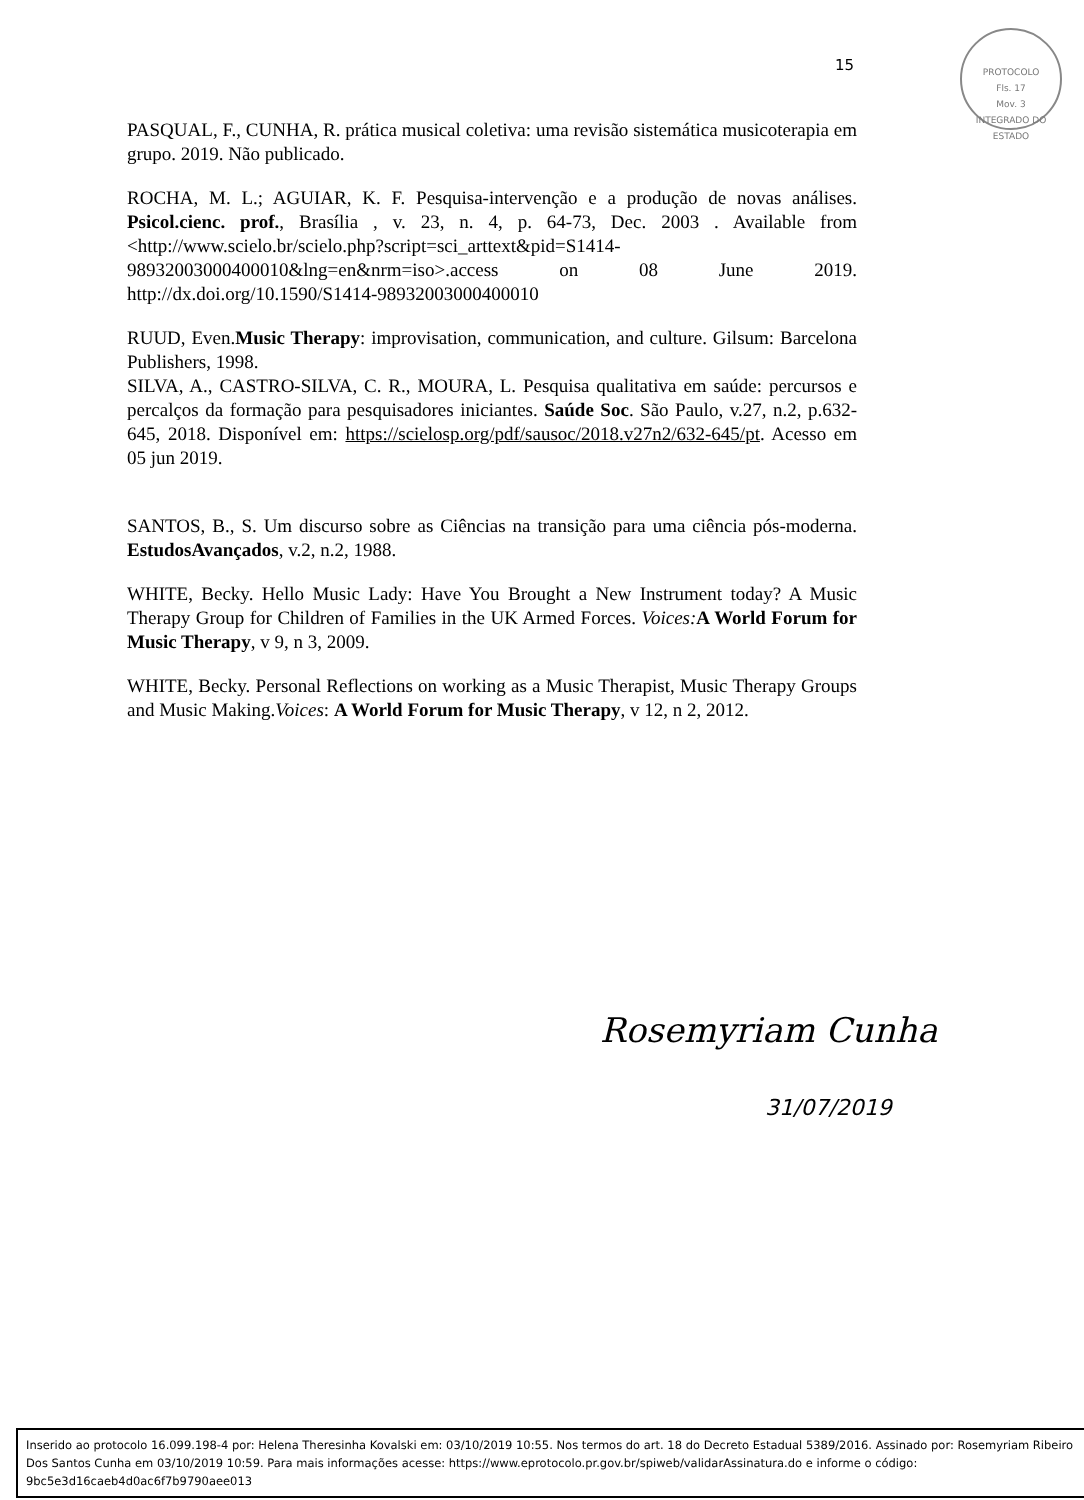15
PROTOCOLO
Fls. 17
Mov. 3
INTEGRADO DO ESTADO
PASQUAL, F., CUNHA, R. prática musical coletiva: uma revisão sistemática musicoterapia em grupo. 2019. Não publicado.
ROCHA, M. L.; AGUIAR, K. F. Pesquisa-intervenção e a produção de novas análises. Psicol.cienc. prof., Brasília , v. 23, n. 4, p. 64-73, Dec. 2003 . Available from <http://www.scielo.br/scielo.php?script=sci_arttext&pid=S1414-98932003000400010&lng=en&nrm=iso>.access on 08 June 2019. http://dx.doi.org/10.1590/S1414-98932003000400010
RUUD, Even.Music Therapy: improvisation, communication, and culture. Gilsum: Barcelona Publishers, 1998.
SILVA, A., CASTRO-SILVA, C. R., MOURA, L. Pesquisa qualitativa em saúde: percursos e percalços da formação para pesquisadores iniciantes. Saúde Soc. São Paulo, v.27, n.2, p.632-645, 2018. Disponível em: https://scielosp.org/pdf/sausoc/2018.v27n2/632-645/pt. Acesso em 05 jun 2019.
SANTOS, B., S. Um discurso sobre as Ciências na transição para uma ciência pós-moderna. EstudosAvançados, v.2, n.2, 1988.
WHITE, Becky. Hello Music Lady: Have You Brought a New Instrument today? A Music Therapy Group for Children of Families in the UK Armed Forces. Voices: A World Forum for Music Therapy, v 9, n 3, 2009.
WHITE, Becky. Personal Reflections on working as a Music Therapist, Music Therapy Groups and Music Making.Voices: A World Forum for Music Therapy, v 12, n 2, 2012.
Rosemyriam Cunha
31/07/2019
Inserido ao protocolo 16.099.198-4 por: Helena Theresinha Kovalski em: 03/10/2019 10:55. Nos termos do art. 18 do Decreto Estadual 5389/2016. Assinado por: Rosemyriam Ribeiro Dos Santos Cunha em 03/10/2019 10:59. Para mais informações acesse: https://www.eprotocolo.pr.gov.br/spiweb/validarAssinatura.do e informe o código: 9bc5e3d16caeb4d0ac6f7b9790aee013